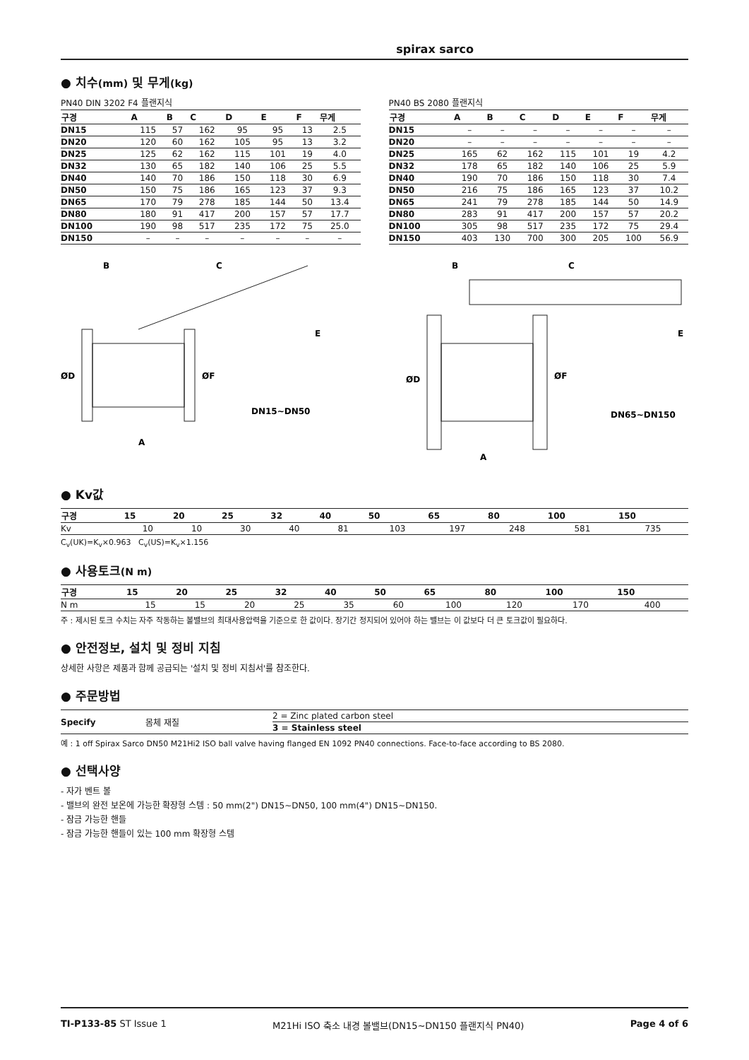spirax sarco
● 치수(mm) 및 무게(kg)
PN40 DIN 3202 F4 플랜지식
| 구경 | A | B | C | D | E | F | 무게 |
| --- | --- | --- | --- | --- | --- | --- | --- |
| DN15 | 115 | 57 | 162 | 95 | 95 | 13 | 2.5 |
| DN20 | 120 | 60 | 162 | 105 | 95 | 13 | 3.2 |
| DN25 | 125 | 62 | 162 | 115 | 101 | 19 | 4.0 |
| DN32 | 130 | 65 | 182 | 140 | 106 | 25 | 5.5 |
| DN40 | 140 | 70 | 186 | 150 | 118 | 30 | 6.9 |
| DN50 | 150 | 75 | 186 | 165 | 123 | 37 | 9.3 |
| DN65 | 170 | 79 | 278 | 185 | 144 | 50 | 13.4 |
| DN80 | 180 | 91 | 417 | 200 | 157 | 57 | 17.7 |
| DN100 | 190 | 98 | 517 | 235 | 172 | 75 | 25.0 |
| DN150 | – | – | – | – | – | – | – |
PN40 BS 2080 플랜지식
| 구경 | A | B | C | D | E | F | 무게 |
| --- | --- | --- | --- | --- | --- | --- | --- |
| DN15 | – | – | – | – | – | – | – |
| DN20 | – | – | – | – | – | – | – |
| DN25 | 165 | 62 | 162 | 115 | 101 | 19 | 4.2 |
| DN32 | 178 | 65 | 182 | 140 | 106 | 25 | 5.9 |
| DN40 | 190 | 70 | 186 | 150 | 118 | 30 | 7.4 |
| DN50 | 216 | 75 | 186 | 165 | 123 | 37 | 10.2 |
| DN65 | 241 | 79 | 278 | 185 | 144 | 50 | 14.9 |
| DN80 | 283 | 91 | 417 | 200 | 157 | 57 | 20.2 |
| DN100 | 305 | 98 | 517 | 235 | 172 | 75 | 29.4 |
| DN150 | 403 | 130 | 700 | 300 | 205 | 100 | 56.9 |
B
C
E
ØD
ØF
DN15~DN50
A
B
C
E
ØD
ØF
DN65~DN150
A
● Kv값
| 구경 | 15 | 20 | 25 | 32 | 40 | 50 | 65 | 80 | 100 | 150 |
| --- | --- | --- | --- | --- | --- | --- | --- | --- | --- | --- |
| Kv | 10 | 10 | 30 | 40 | 81 | 103 | 197 | 248 | 581 | 735 |
C<sub>v</sub>(UK)=K<sub>v</sub>×0.963 C<sub>v</sub>(US)=K<sub>v</sub>×1.156
● 사용토크(N m)
| 구경 | 15 | 20 | 25 | 32 | 40 | 50 | 65 | 80 | 100 | 150 |
| --- | --- | --- | --- | --- | --- | --- | --- | --- | --- | --- |
| N m | 15 | 15 | 20 | 25 | 35 | 60 | 100 | 120 | 170 | 400 |
주 : 제시된 토크 수치는 자주 작동하는 볼밸브의 최대사용압력을 기준으로 한 값이다. 장기간 정지되어 있어야 하는 밸브는 이 값보다 더 큰 토크값이 필요하다.
● 안전정보, 설치 및 정비 지침
상세한 사항은 제품과 함께 공급되는 '설치 및 정비 지침서'를 참조한다.
● 주문방법
| Specify | 몸체 재질 | 2 = Zinc plated carbon steel |
| | | 3 = Stainless steel |
예 : 1 off Spirax Sarco DN50 M21Hi2 ISO ball valve having flanged EN 1092 PN40 connections. Face-to-face according to BS 2080.
● 선택사양
- 자가 벤트 볼
- 밸브의 완전 보온에 가능한 확장형 스템 : 50 mm(2") DN15~DN50, 100 mm(4") DN15~DN150.
- 잠금 가능한 핸들
- 잠금 가능한 핸들이 있는 100 mm 확장형 스템
TI-P133-85 ST Issue 1 M21Hi ISO 축소 내경 볼밸브(DN15~DN150 플랜지식 PN40) Page 4 of 6